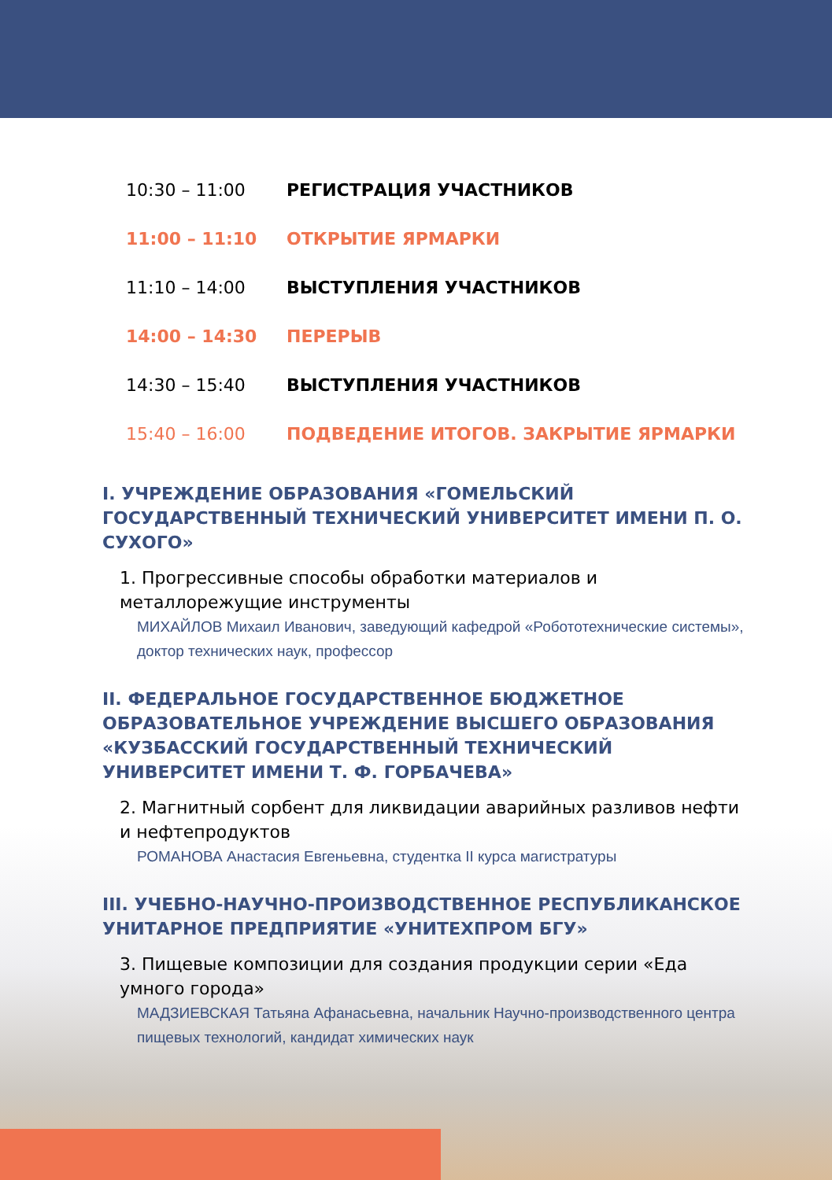10:30 – 11:00 РЕГИСТРАЦИЯ УЧАСТНИКОВ
11:00 – 11:10 ОТКРЫТИЕ ЯРМАРКИ
11:10 – 14:00 ВЫСТУПЛЕНИЯ УЧАСТНИКОВ
14:00 – 14:30 ПЕРЕРЫВ
14:30 – 15:40 ВЫСТУПЛЕНИЯ УЧАСТНИКОВ
15:40 – 16:00 ПОДВЕДЕНИЕ ИТОГОВ. ЗАКРЫТИЕ ЯРМАРКИ
I. УЧРЕЖДЕНИЕ ОБРАЗОВАНИЯ «ГОМЕЛЬСКИЙ ГОСУДАРСТВЕННЫЙ ТЕХНИЧЕСКИЙ УНИВЕРСИТЕТ ИМЕНИ П. О. СУХОГО»
1. Прогрессивные способы обработки материалов и металлорежущие инструменты
МИХАЙЛОВ Михаил Иванович, заведующий кафедрой «Робототехнические системы», доктор технических наук, профессор
II. ФЕДЕРАЛЬНОЕ ГОСУДАРСТВЕННОЕ БЮДЖЕТНОЕ ОБРАЗОВАТЕЛЬНОЕ УЧРЕЖДЕНИЕ ВЫСШЕГО ОБРАЗОВАНИЯ «КУЗБАССКИЙ ГОСУДАРСТВЕННЫЙ ТЕХНИЧЕСКИЙ УНИВЕРСИТЕТ ИМЕНИ Т. Ф. ГОРБАЧЕВА»
2. Магнитный сорбент для ликвидации аварийных разливов нефти и нефтепродуктов
РОМАНОВА Анастасия Евгеньевна, студентка II курса магистратуры
III. УЧЕБНО-НАУЧНО-ПРОИЗВОДСТВЕННОЕ РЕСПУБЛИКАНСКОЕ УНИТАРНОЕ ПРЕДПРИЯТИЕ «УНИТЕХПРОМ БГУ»
3. Пищевые композиции для создания продукции серии «Еда умного города»
МАДЗИЕВСКАЯ Татьяна Афанасьевна, начальник Научно-производственного центра пищевых технологий, кандидат химических наук